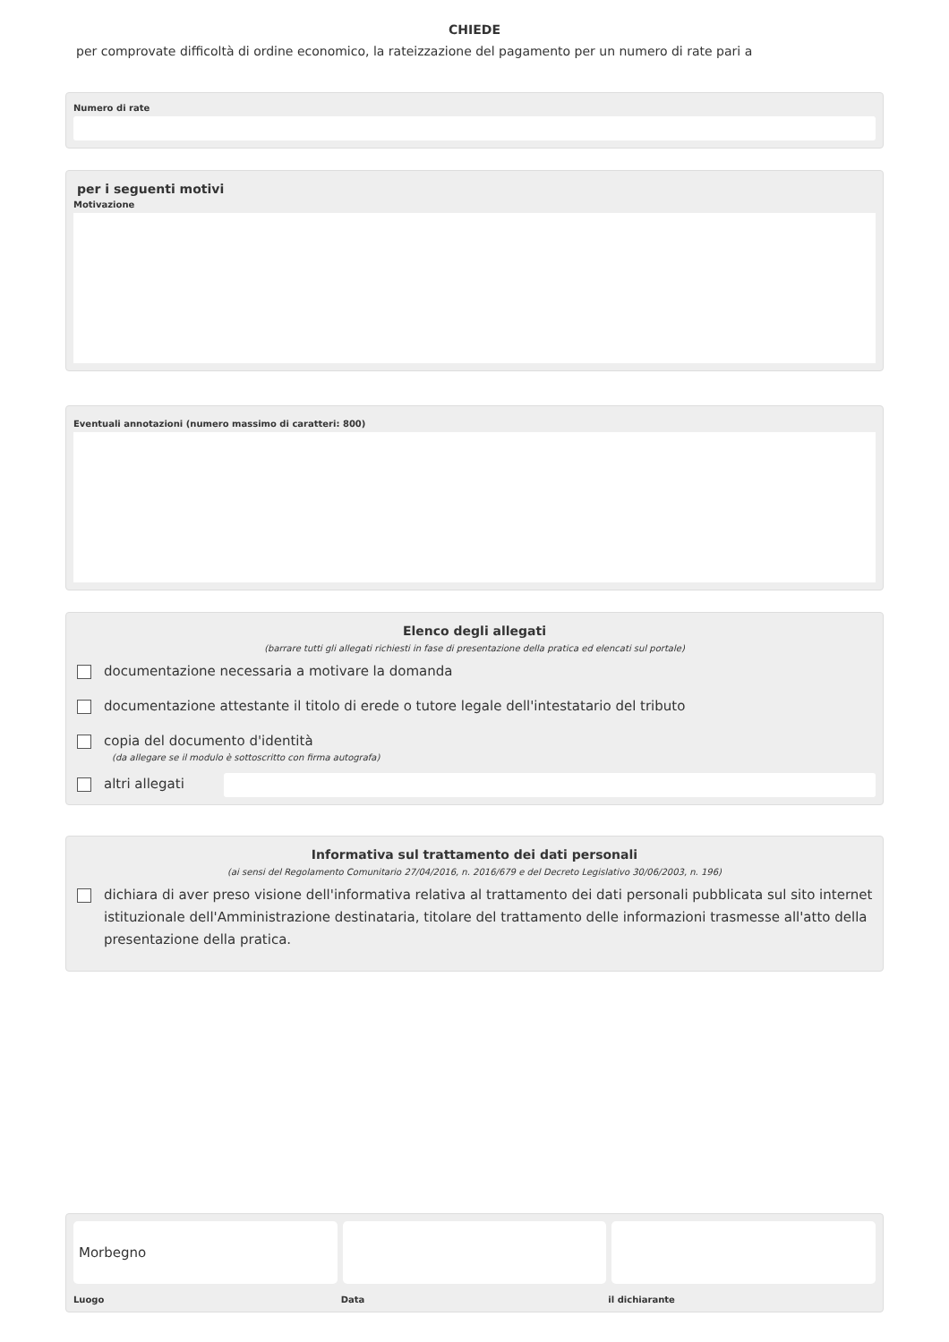CHIEDE
per comprovate difficoltà di ordine economico, la rateizzazione del pagamento per un numero di rate pari a
Numero di rate
per i seguenti motivi
Motivazione
Eventuali annotazioni (numero massimo di caratteri: 800)
Elenco degli allegati
(barrare tutti gli allegati richiesti in fase di presentazione della pratica ed elencati sul portale)
documentazione necessaria a motivare la domanda
documentazione attestante il titolo di erede o tutore legale dell'intestatario del tributo
copia del documento d'identità
(da allegare se il modulo è sottoscritto con firma autografa)
altri allegati
Informativa sul trattamento dei dati personali
(ai sensi del Regolamento Comunitario 27/04/2016, n. 2016/679 e del Decreto Legislativo 30/06/2003, n. 196)
dichiara di aver preso visione dell'informativa relativa al trattamento dei dati personali pubblicata sul sito internet istituzionale dell'Amministrazione destinataria, titolare del trattamento delle informazioni trasmesse all'atto della presentazione della pratica.
Morbegno
Luogo Data il dichiarante